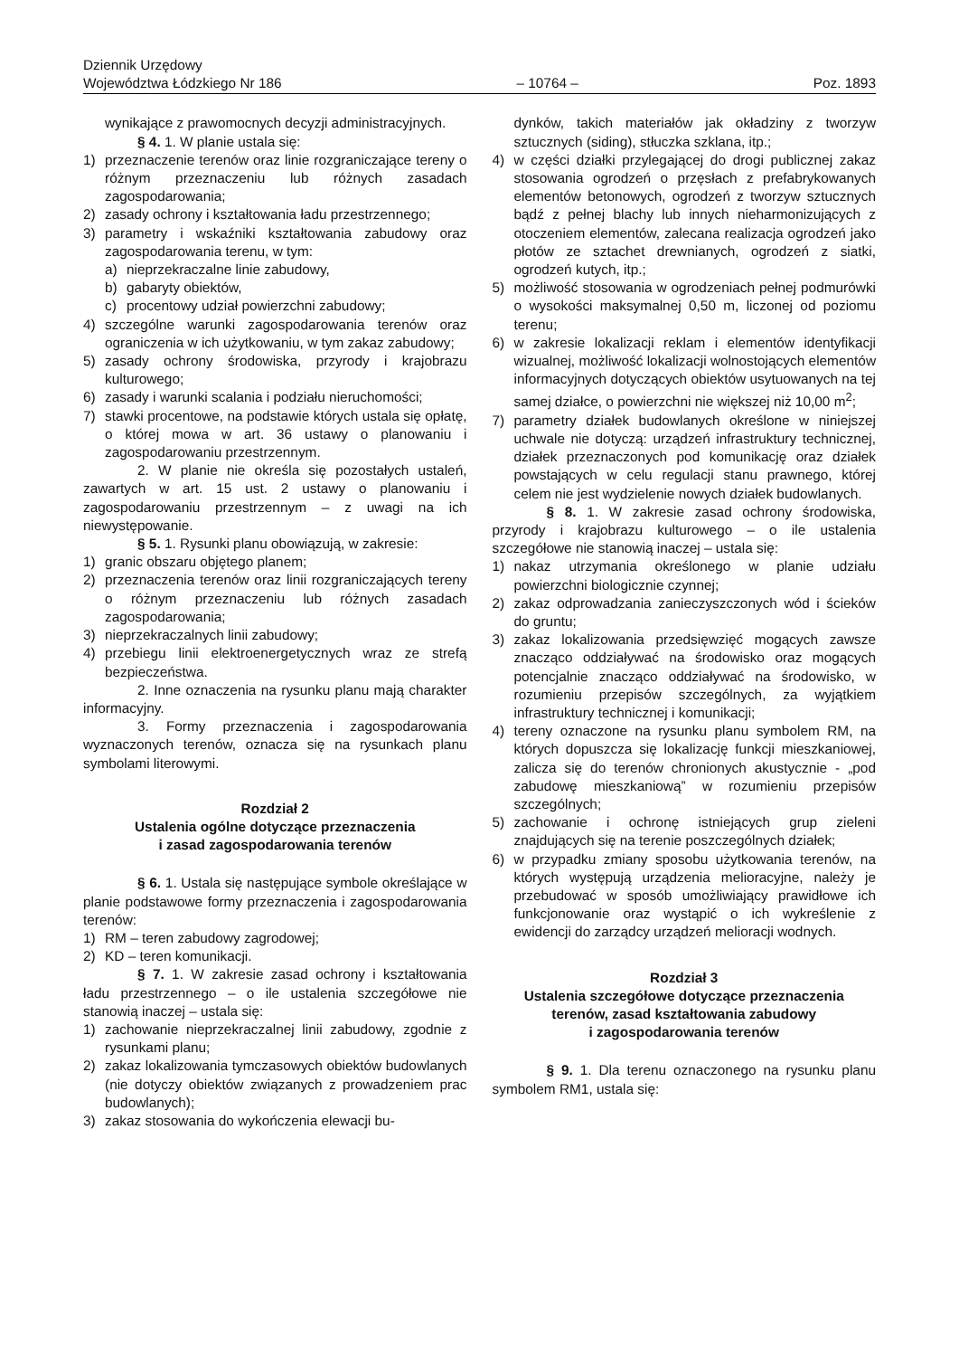Dziennik Urzędowy
Województwa Łódzkiego Nr 186
– 10764 –
Poz. 1893
wynikające z prawomocnych decyzji administracyjnych.
§ 4. 1. W planie ustala się:
1) przeznaczenie terenów oraz linie rozgraniczające tereny o różnym przeznaczeniu lub różnych zasadach zagospodarowania;
2) zasady ochrony i kształtowania ładu przestrzennego;
3) parametry i wskaźniki kształtowania zabudowy oraz zagospodarowania terenu, w tym:
a) nieprzekraczalne linie zabudowy,
b) gabaryty obiektów,
c) procentowy udział powierzchni zabudowy;
4) szczególne warunki zagospodarowania terenów oraz ograniczenia w ich użytkowaniu, w tym zakaz zabudowy;
5) zasady ochrony środowiska, przyrody i krajobrazu kulturowego;
6) zasady i warunki scalania i podziału nieruchomości;
7) stawki procentowe, na podstawie których ustala się opłatę, o której mowa w art. 36 ustawy o planowaniu i zagospodarowaniu przestrzennym.
2. W planie nie określa się pozostałych ustaleń, zawartych w art. 15 ust. 2 ustawy o planowaniu i zagospodarowaniu przestrzennym – z uwagi na ich niewystępowanie.
§ 5. 1. Rysunki planu obowiązują, w zakresie:
1) granic obszaru objętego planem;
2) przeznaczenia terenów oraz linii rozgraniczających tereny o różnym przeznaczeniu lub różnych zasadach zagospodarowania;
3) nieprzekraczalnych linii zabudowy;
4) przebiegu linii elektroenergetycznych wraz ze strefą bezpieczeństwa.
2. Inne oznaczenia na rysunku planu mają charakter informacyjny.
3. Formy przeznaczenia i zagospodarowania wyznaczonych terenów, oznacza się na rysunkach planu symbolami literowymi.
Rozdział 2
Ustalenia ogólne dotyczące przeznaczenia
i zasad zagospodarowania terenów
§ 6. 1. Ustala się następujące symbole określające w planie podstawowe formy przeznaczenia i zagospodarowania terenów:
1) RM – teren zabudowy zagrodowej;
2) KD – teren komunikacji.
§ 7. 1. W zakresie zasad ochrony i kształtowania ładu przestrzennego – o ile ustalenia szczegółowe nie stanowią inaczej – ustala się:
1) zachowanie nieprzekraczalnej linii zabudowy, zgodnie z rysunkami planu;
2) zakaz lokalizowania tymczasowych obiektów budowlanych (nie dotyczy obiektów związanych z prowadzeniem prac budowlanych);
3) zakaz stosowania do wykończenia elewacji bu-
dynków, takich materiałów jak okładziny z tworzyw sztucznych (siding), stłuczka szklana, itp.;
4) w części działki przylegającej do drogi publicznej zakaz stosowania ogrodzeń o przęsłach z prefabrykowanych elementów betonowych, ogrodzeń z tworzyw sztucznych bądź z pełnej blachy lub innych nieharmonizujących z otoczeniem elementów, zalecana realizacja ogrodzeń jako płotów ze sztachet drewnianych, ogrodzeń z siatki, ogrodzeń kutych, itp.;
5) możliwość stosowania w ogrodzeniach pełnej podmurówki o wysokości maksymalnej 0,50 m, liczonej od poziomu terenu;
6) w zakresie lokalizacji reklam i elementów identyfikacji wizualnej, możliwość lokalizacji wolnostojących elementów informacyjnych dotyczących obiektów usytuowanych na tej samej działce, o powierzchni nie większej niż 10,00 m<sup>2</sup>;
7) parametry działek budowlanych określone w niniejszej uchwale nie dotyczą: urządzeń infrastruktury technicznej, działek przeznaczonych pod komunikację oraz działek powstających w celu regulacji stanu prawnego, której celem nie jest wydzielenie nowych działek budowlanych.
§ 8. 1. W zakresie zasad ochrony środowiska, przyrody i krajobrazu kulturowego – o ile ustalenia szczegółowe nie stanowią inaczej – ustala się:
1) nakaz utrzymania określonego w planie udziału powierzchni biologicznie czynnej;
2) zakaz odprowadzania zanieczyszczonych wód i ścieków do gruntu;
3) zakaz lokalizowania przedsięwzięć mogących zawsze znacząco oddziaływać na środowisko oraz mogących potencjalnie znacząco oddziaływać na środowisko, w rozumieniu przepisów szczególnych, za wyjątkiem infrastruktury technicznej i komunikacji;
4) tereny oznaczone na rysunku planu symbolem RM, na których dopuszcza się lokalizację funkcji mieszkaniowej, zalicza się do terenów chronionych akustycznie - „pod zabudowę mieszkaniową” w rozumieniu przepisów szczególnych;
5) zachowanie i ochronę istniejących grup zieleni znajdujących się na terenie poszczególnych działek;
6) w przypadku zmiany sposobu użytkowania terenów, na których występują urządzenia melioracyjne, należy je przebudować w sposób umożliwiający prawidłowe ich funkcjonowanie oraz wystąpić o ich wykreślenie z ewidencji do zarządcy urządzeń melioracji wodnych.
Rozdział 3
Ustalenia szczegółowe dotyczące przeznaczenia
terenów, zasad kształtowania zabudowy
i zagospodarowania terenów
§ 9. 1. Dla terenu oznaczonego na rysunku planu symbolem RM1, ustala się: